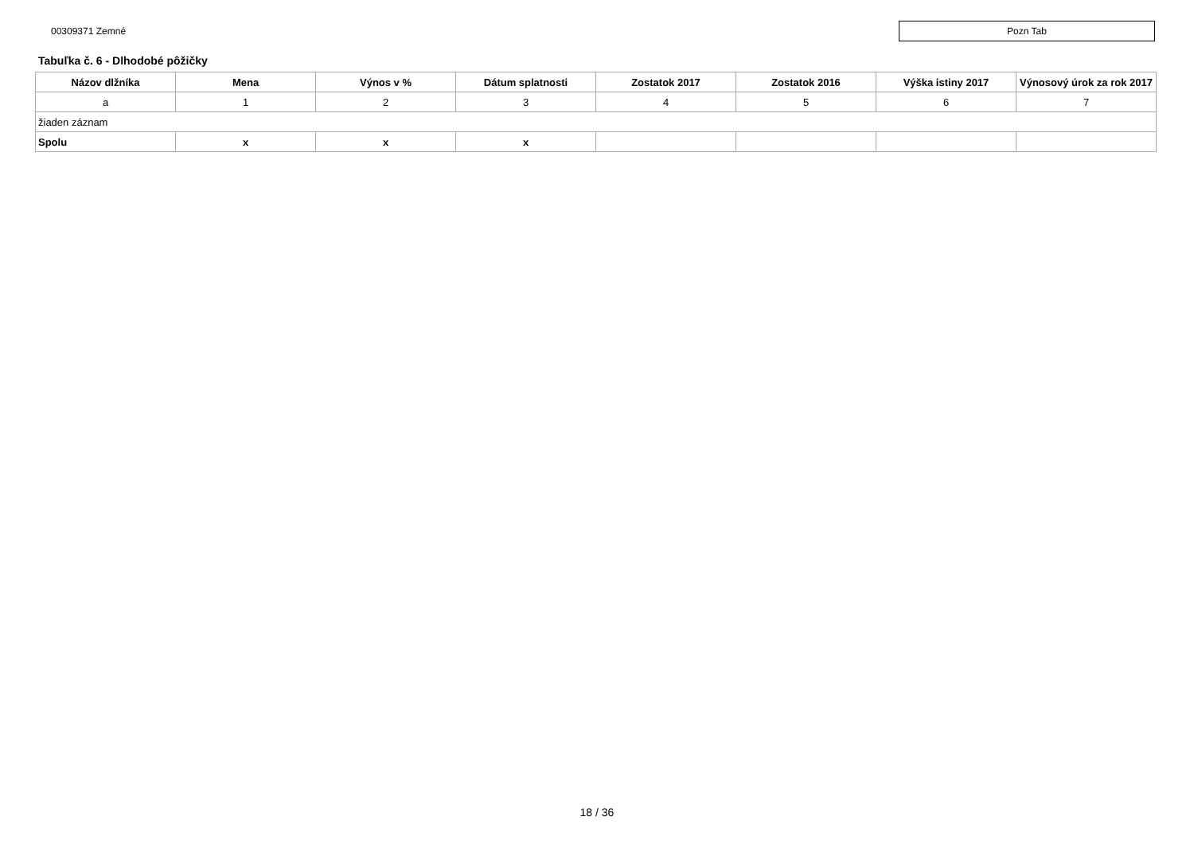00309371 Zemné
Pozn Tab
Tabuľka č. 6 - Dlhodobé pôžičky
| Názov dlžníka | Mena | Výnos v % | Dátum splatnosti | Zostatok 2017 | Zostatok 2016 | Výška istiny 2017 | Výnosový úrok za rok 2017 |
| --- | --- | --- | --- | --- | --- | --- | --- |
| a | 1 | 2 | 3 | 4 | 5 | 6 | 7 |
| žiaden záznam | | | | | | | |
| Spolu | x | x | x | | | | |
18 / 36